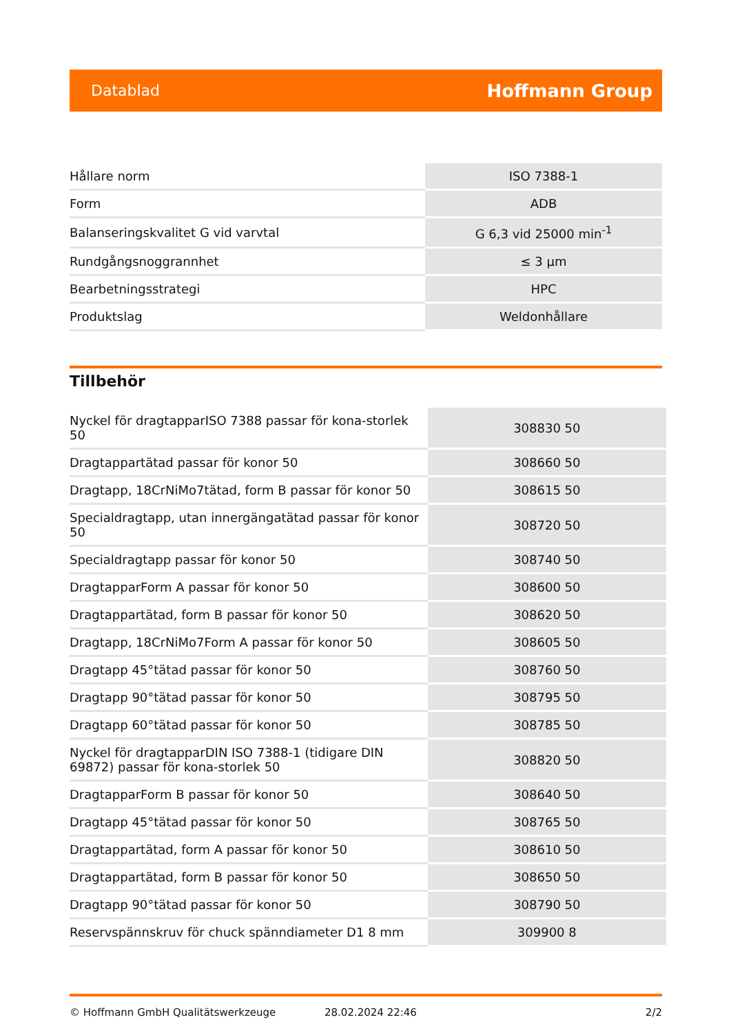Datablad Hoffmann Group
| Hållare norm | ISO 7388-1 |
| Form | ADB |
| Balanseringskvalitet G vid varvtal | G 6,3 vid 25000 min<sup>-1</sup> |
| Rundgångsnoggrannhet | ≤ 3 µm |
| Bearbetningsstrategi | HPC |
| Produktslag | Weldonhållare |
Tillbehör
| Nyckel för dragtapparISO 7388 passar för kona-storlek 50 | 308830 50 |
| Dragtappartätad passar för konor 50 | 308660 50 |
| Dragtapp, 18CrNiMo7tätad, form B passar för konor 50 | 308615 50 |
| Specialdragtapp, utan innergängatätad passar för konor 50 | 308720 50 |
| Specialdragtapp passar för konor 50 | 308740 50 |
| DragtapparForm A passar för konor 50 | 308600 50 |
| Dragtappartätad, form B passar för konor 50 | 308620 50 |
| Dragtapp, 18CrNiMo7Form A passar för konor 50 | 308605 50 |
| Dragtapp 45°tätad passar för konor 50 | 308760 50 |
| Dragtapp 90°tätad passar för konor 50 | 308795 50 |
| Dragtapp 60°tätad passar för konor 50 | 308785 50 |
| Nyckel för dragtapparDIN ISO 7388-1 (tidigare DIN 69872) passar för kona-storlek 50 | 308820 50 |
| DragtapparForm B passar för konor 50 | 308640 50 |
| Dragtapp 45°tätad passar för konor 50 | 308765 50 |
| Dragtappartätad, form A passar för konor 50 | 308610 50 |
| Dragtappartätad, form B passar för konor 50 | 308650 50 |
| Dragtapp 90°tätad passar för konor 50 | 308790 50 |
| Reservspännskruv för chuck spänndiameter D1 8 mm | 309900 8 |
© Hoffmann GmbH Qualitätswerkzeuge 28.02.2024 22:46 2/2